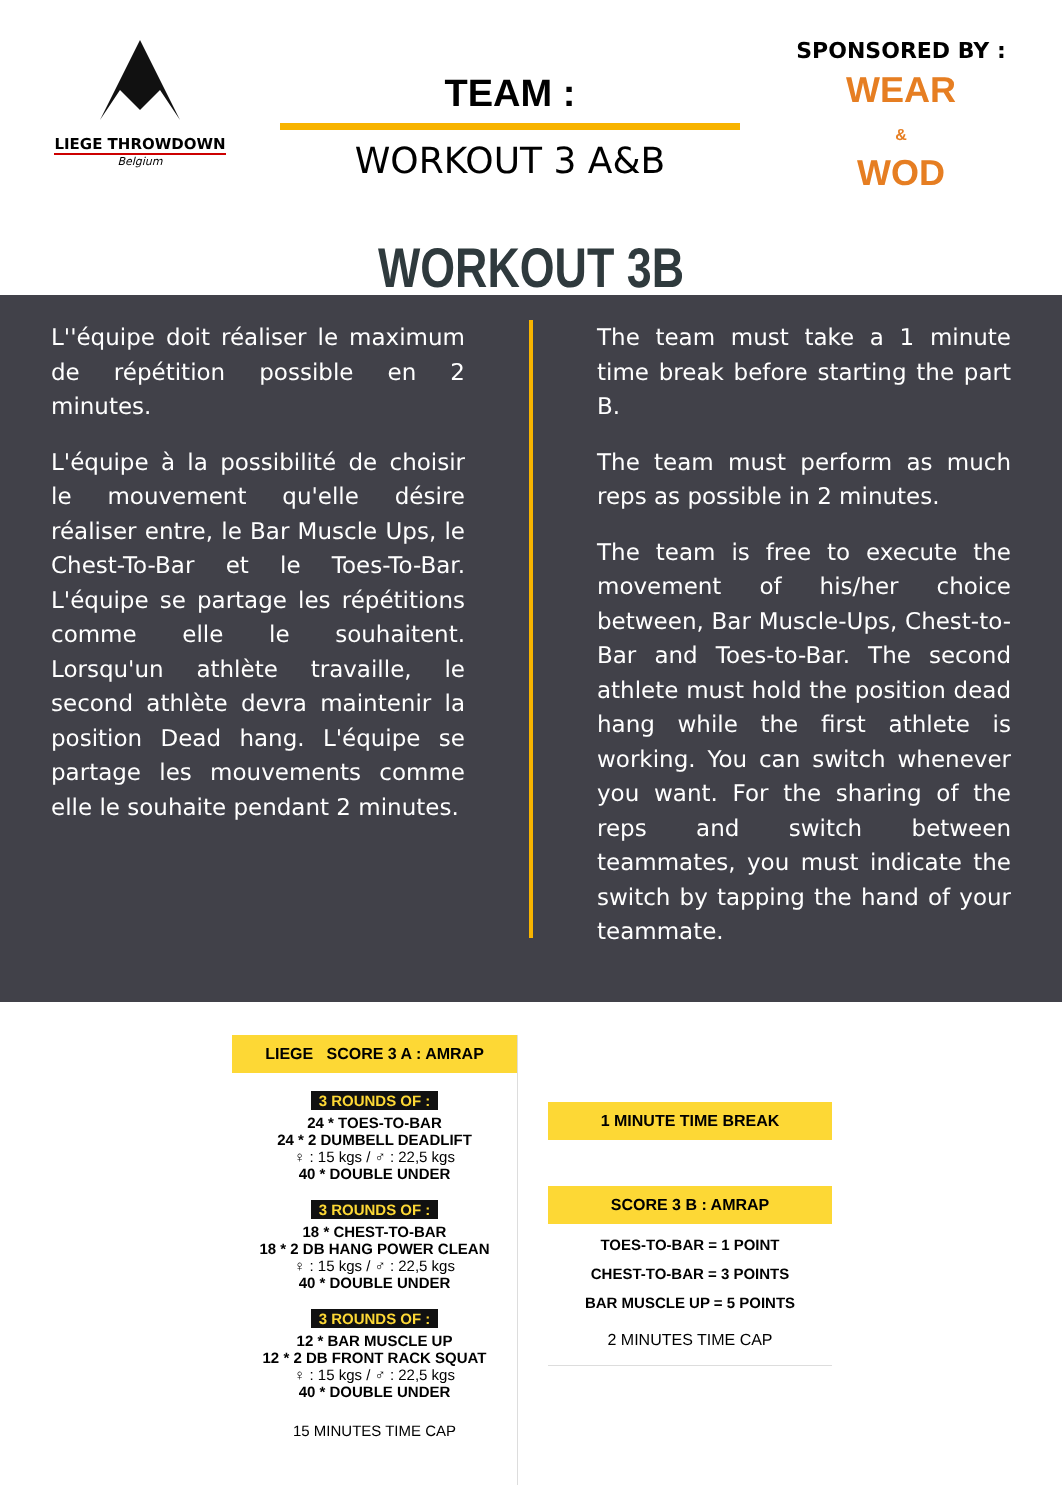LIEGE THROWDOWN
Belgium
TEAM :
WORKOUT 3 A&B
SPONSORED BY :
WEAR
&
WOD
WORKOUT 3B
L''équipe doit réaliser le maximum de répétition possible en 2 minutes.
L'équipe à la possibilité de choisir le mouvement qu'elle désire réaliser entre, le Bar Muscle Ups, le Chest-To-Bar et le Toes-To-Bar. L'équipe se partage les répétitions comme elle le souhaitent. Lorsqu'un athlète travaille, le second athlète devra maintenir la position Dead hang. L'équipe se partage les mouvements comme elle le souhaite pendant 2 minutes.
The team must take a 1 minute time break before starting the part B.
The team must perform as much reps as possible in 2 minutes.
The team is free to execute the movement of his/her choice between, Bar Muscle-Ups, Chest-to-Bar and Toes-to-Bar. The second athlete must hold the position dead hang while the first athlete is working. You can switch whenever you want. For the sharing of the reps and switch between teammates, you must indicate the switch by tapping the hand of your teammate.
LIEGE SCORE 3 A : AMRAP
3 ROUNDS OF :
24 * TOES-TO-BAR
24 * 2 DUMBELL DEADLIFT
♀ : 15 kgs / ♂ : 22,5 kgs
40 * DOUBLE UNDER
3 ROUNDS OF :
18 * CHEST-TO-BAR
18 * 2 DB HANG POWER CLEAN
♀ : 15 kgs / ♂ : 22,5 kgs
40 * DOUBLE UNDER
3 ROUNDS OF :
12 * BAR MUSCLE UP
12 * 2 DB FRONT RACK SQUAT
♀ : 15 kgs / ♂ : 22,5 kgs
40 * DOUBLE UNDER
15 MINUTES TIME CAP
1 MINUTE TIME BREAK
SCORE 3 B : AMRAP
TOES-TO-BAR = 1 POINT
CHEST-TO-BAR = 3 POINTS
BAR MUSCLE UP = 5 POINTS
2 MINUTES TIME CAP